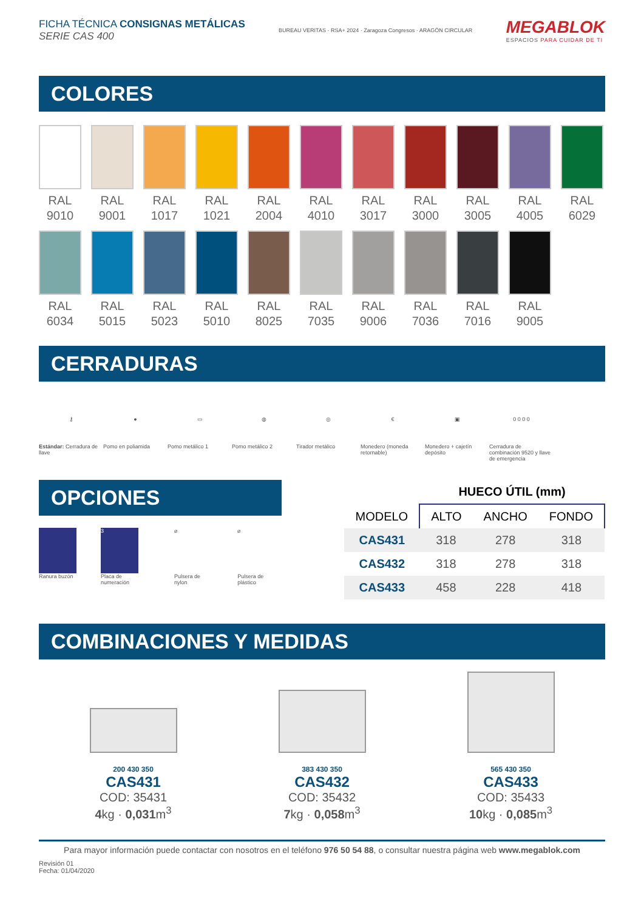FICHA TÉCNICA CONSIGNAS METÁLICAS
SERIE CAS 400
BUREAU VERITAS · RSA+ 2024 · Zaragoza Congresos · ARAGÓN CIRCULAR
MEGABLOK
ESPACIOS PARA CUIDAR DE TI
COLORES
RAL
9010
RAL
9001
RAL
1017
RAL
1021
RAL
2004
RAL
4010
RAL
3017
RAL
3000
RAL
3005
RAL
4005
RAL
6029
RAL
6034
RAL
5015
RAL
5023
RAL
5010
RAL
8025
RAL
7035
RAL
9006
RAL
7036
RAL
7016
RAL
9005
CERRADURAS
⚷
Estándar: Cerradura de llave
●
Pomo en poliamida
▭
Pomo metálico 1
◍
Pomo metálico 2
◎
Tirador metálico
€
Monedero (moneda retornable)
▣
Monedero + cajetín depósito
0 0 0 0
Cerradura de combinación 9520 y llave de emergencia
OPCIONES
Ranura buzón
3
Placa de numeración
⌀
Pulsera de nylon
⌀
Pulsera de plástico
| | HUECO ÚTIL (mm) | | |
| --- | --- | --- | --- |
| MODELO | ALTO | ANCHO | FONDO |
| CAS431 | 318 | 278 | 318 |
| CAS432 | 318 | 278 | 318 |
| CAS433 | 458 | 228 | 418 |
COMBINACIONES Y MEDIDAS
200 430 350
CAS431
COD: 35431
4kg · 0,031m<sup>3</sup>
383 430 350
CAS432
COD: 35432
7kg · 0,058m<sup>3</sup>
565 430 350
CAS433
COD: 35433
10kg · 0,085m<sup>3</sup>
Para mayor información puede contactar con nosotros en el teléfono 976 50 54 88, o consultar nuestra página web www.megablok.com
Revisión 01
Fecha: 01/04/2020